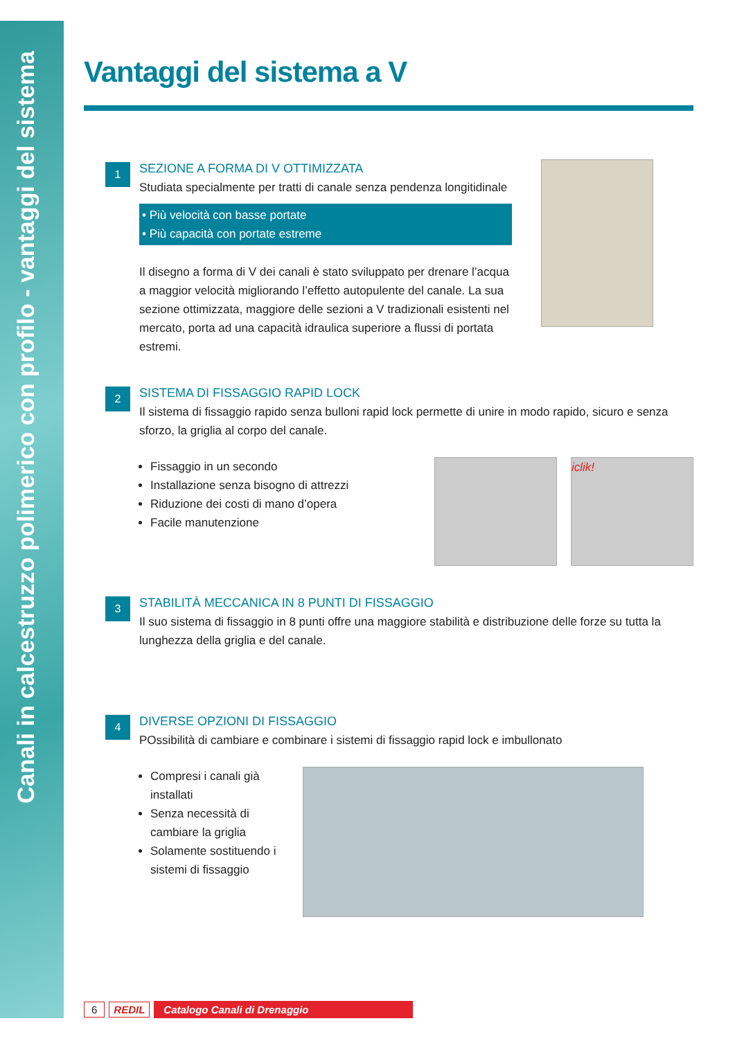Canali in calcestruzzo polimerico con profilo - vantaggi del sistema
Vantaggi del sistema a V
1
SEZIONE A FORMA DI V OTTIMIZZATA
Studiata specialmente per tratti di canale senza pendenza longitidinale
• Più velocità con basse portate
• Più capacità con portate estreme
Il disegno a forma di V dei canali è stato sviluppato per drenare l’acqua a maggior velocità migliorando l’effetto autopulente del canale. La sua sezione ottimizzata, maggiore delle sezioni a V tradizionali esistenti nel mercato, porta ad una capacità idraulica superiore a flussi di portata estremi.
2
SISTEMA DI FISSAGGIO RAPID LOCK
Il sistema di fissaggio rapido senza bulloni rapid lock permette di unire in modo rapido, sicuro e senza sforzo, la griglia al corpo del canale.
Fissaggio in un secondo
Installazione senza bisogno di attrezzi
Riduzione dei costi di mano d’opera
Facile manutenzione
iclik!
3
STABILITÀ MECCANICA IN 8 PUNTI DI FISSAGGIO
Il suo sistema di fissaggio in 8 punti offre una maggiore stabilità e distribuzione delle forze su tutta la lunghezza della griglia e del canale.
4
DIVERSE OPZIONI DI FISSAGGIO
POssibilità di cambiare e combinare i sistemi di fissaggio rapid lock e imbullonato
Compresi i canali già installati
Senza necessità di cambiare la griglia
Solamente sostituendo i sistemi di fissaggio
6 REDIL Catalogo Canali di Drenaggio